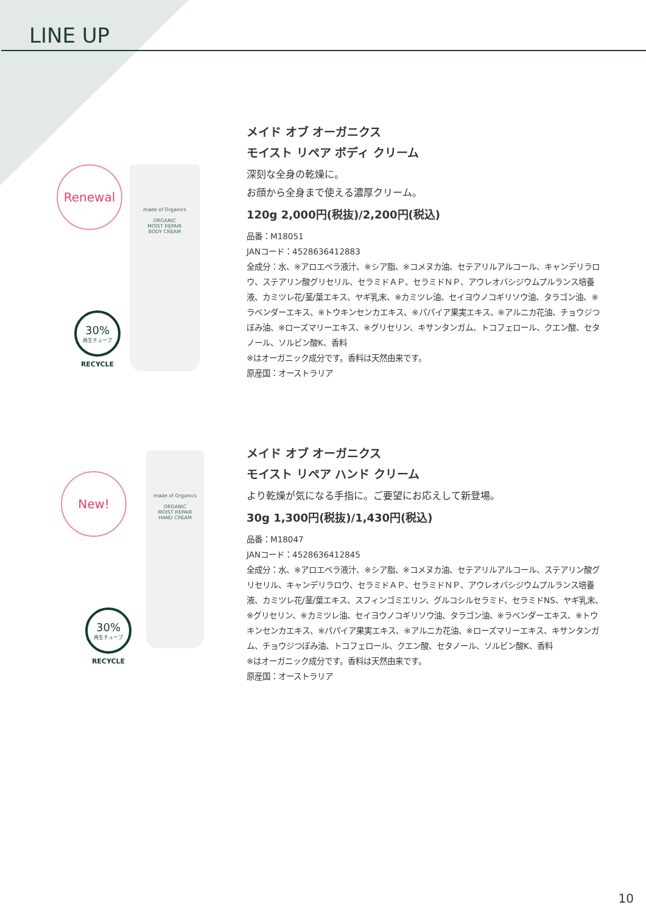LINE UP
Renewal
made of Organics
ORGANIC
MOIST REPAIR
BODY CREAM
30%
再生チューブ
RECYCLE
メイド オブ オーガニクス
モイスト リペア ボディ クリーム
深刻な全身の乾燥に。
お顔から全身まで使える濃厚クリーム。
120g 2,000円(税抜)/2,200円(税込)
品番：M18051
JANコード：4528636412883
全成分：水、※アロエベラ液汁、※シア脂、※コメヌカ油、セテアリルアルコール、キャンデリラロウ、ステアリン酸グリセリル、セラミドＡＰ、セラミドＮＰ、アウレオバシジウムプルランス培養液、カミツレ花/茎/葉エキス、ヤギ乳末、※カミツレ油、セイヨウノコギリソウ油、タラゴン油、※ラベンダーエキス、※トウキンセンカエキス、※パパイア果実エキス、※アルニカ花油、チョウジつぼみ油、※ローズマリーエキス、※グリセリン、キサンタンガム、トコフェロール、クエン酸、セタノール、ソルビン酸K、香料
※はオーガニック成分です。香料は天然由来です。
原産国：オーストラリア
New!
made of Organics
ORGANIC
MOIST REPAIR
HAND CREAM
30%
再生チューブ
RECYCLE
メイド オブ オーガニクス
モイスト リペア ハンド クリーム
より乾燥が気になる手指に。ご要望にお応えして新登場。
30g 1,300円(税抜)/1,430円(税込)
品番：M18047
JANコード：4528636412845
全成分：水、※アロエベラ液汁、※シア脂、※コメヌカ油、セテアリルアルコール、ステアリン酸グリセリル、キャンデリラロウ、セラミドＡＰ、セラミドＮＰ、アウレオバシジウムプルランス培養液、カミツレ花/茎/葉エキス、スフィンゴミエリン、グルコシルセラミド、セラミドNS、ヤギ乳末、※グリセリン、※カミツレ油、セイヨウノコギリソウ油、タラゴン油、※ラベンダーエキス、※トウキンセンカエキス、※パパイア果実エキス、※アルニカ花油、※ローズマリーエキス、キサンタンガム、チョウジつぼみ油、トコフェロール、クエン酸、セタノール、ソルビン酸K、香料
※はオーガニック成分です。香料は天然由来です。
原産国：オーストラリア
10